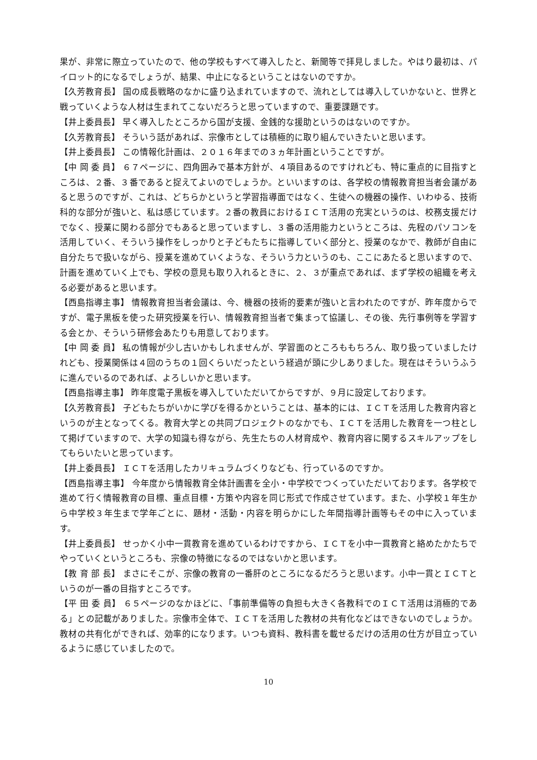果が、非常に際立っていたので、他の学校もすべて導入したと、新聞等で拝見しました。やはり最初は、パイロット的になるでしょうが、結果、中止になるということはないのですか。
【久芳教育長】 国の成長戦略のなかに盛り込まれていますので、流れとしては導入していかないと、世界と戦っていくような人材は生まれてこないだろうと思っていますので、重要課題です。
【井上委員長】 早く導入したところから国が支援、金銭的な援助というのはないのですか。
【久芳教育長】 そういう話があれば、宗像市としては積極的に取り組んでいきたいと思います。
【井上委員長】 この情報化計画は、２０１６年までの３ヵ年計画ということですが。
【中 岡 委 員】 ６７ページに、四角囲みで基本方針が、４項目あるのですけれども、特に重点的に目指すところは、２番、３番であると捉えてよいのでしょうか。といいますのは、各学校の情報教育担当者会議があると思うのですが、これは、どちらかというと学習指導面ではなく、生徒への機器の操作、いわゆる、技術科的な部分が強いと、私は感じています。２番の教員におけるＩＣＴ活用の充実というのは、校務支援だけでなく、授業に関わる部分でもあると思っていますし、３番の活用能力というところは、先程のパソコンを活用していく、そういう操作をしっかりと子どもたちに指導していく部分と、授業のなかで、教師が自由に自分たちで扱いながら、授業を進めていくような、そういう力というのも、ここにあたると思いますので、計画を進めていく上でも、学校の意見も取り入れるときに、２、３が重点であれば、まず学校の組織を考える必要があると思います。
【西島指導主事】 情報教育担当者会議は、今、機器の技術的要素が強いと言われたのですが、昨年度からですが、電子黒板を使った研究授業を行い、情報教育担当者で集まって協議し、その後、先行事例等を学習する会とか、そういう研修会あたりも用意しております。
【中 岡 委 員】 私の情報が少し古いかもしれませんが、学習面のところももちろん、取り扱っていましたけれども、授業関係は４回のうちの１回くらいだったという経過が頭に少しありました。現在はそういうふうに進んでいるのであれば、よろしいかと思います。
【西島指導主事】 昨年度電子黒板を導入していただいてからですが、９月に設定しております。
【久芳教育長】 子どもたちがいかに学びを得るかということは、基本的には、ＩＣＴを活用した教育内容というのが主となってくる。教育大学との共同プロジェクトのなかでも、ＩＣＴを活用した教育を一つ柱として掲げていますので、大学の知識も得ながら、先生たちの人材育成や、教育内容に関するスキルアップをしてもらいたいと思っています。
【井上委員長】 ＩＣＴを活用したカリキュラムづくりなども、行っているのですか。
【西島指導主事】 今年度から情報教育全体計画書を全小・中学校でつくっていただいております。各学校で進めて行く情報教育の目標、重点目標・方策や内容を同じ形式で作成させています。また、小学校１年生から中学校３年生まで学年ごとに、題材・活動・内容を明らかにした年間指導計画等もその中に入っています。
【井上委員長】 せっかく小中一貫教育を進めているわけですから、ＩＣＴを小中一貫教育と絡めたかたちでやっていくというところも、宗像の特徴になるのではないかと思います。
【教 育 部 長】 まさにそこが、宗像の教育の一番肝のところになるだろうと思います。小中一貫とＩＣＴというのが一番の目指すところです。
【平 田 委 員】 ６５ページのなかほどに、「事前準備等の負担も大きく各教科でのＩＣＴ活用は消極的である」との記載がありました。宗像市全体で、ＩＣＴを活用した教材の共有化などはできないのでしょうか。教材の共有化ができれば、効率的になります。いつも資料、教科書を載せるだけの活用の仕方が目立っているように感じていましたので。
10